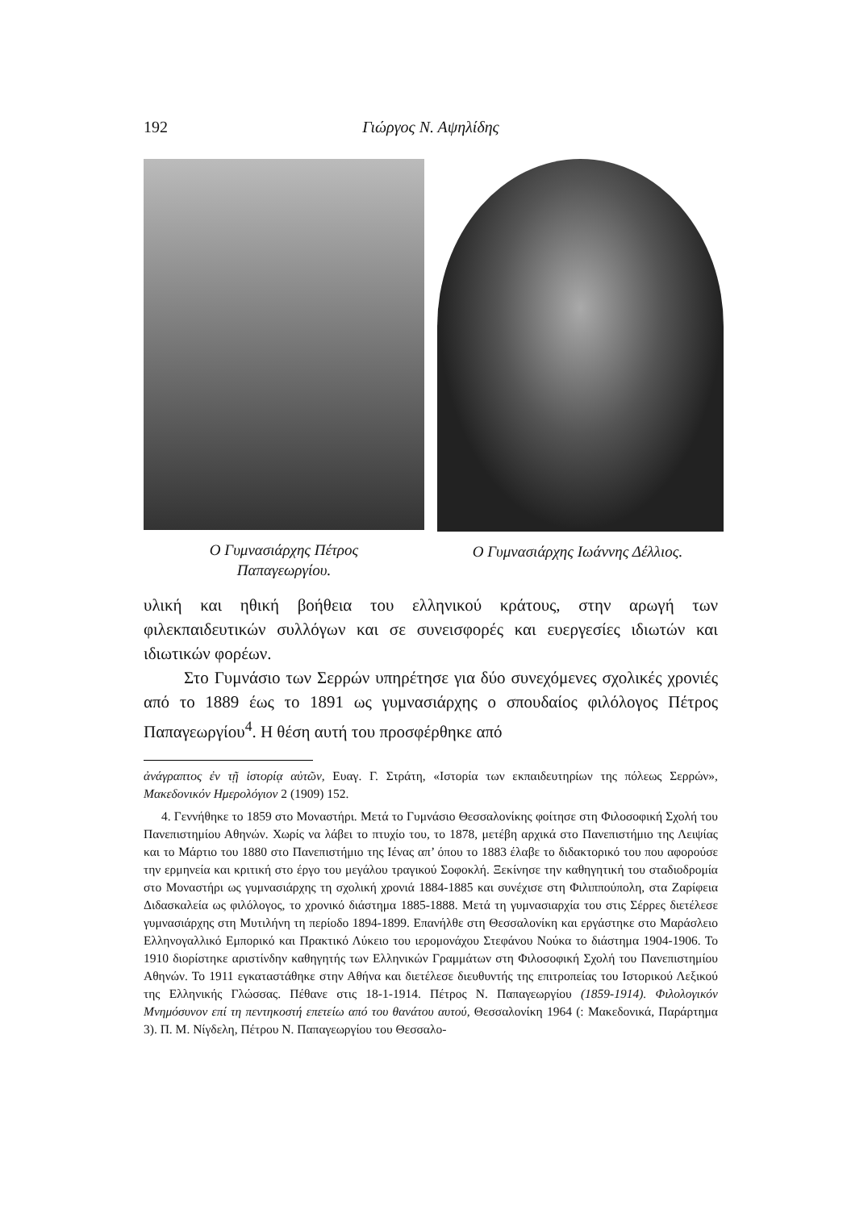192 Γιώργος Ν. Αψηλίδης
Ο Γυμνασιάρχης Πέτρος
Παπαγεωργίου.
Ο Γυμνασιάρχης Ιωάννης Δέλλιος.
υλική και ηθική βοήθεια του ελληνικού κράτους, στην αρωγή των φιλεκπαιδευτικών συλλόγων και σε συνεισφορές και ευεργεσίες ιδιωτών και ιδιωτικών φορέων.
Στο Γυμνάσιο των Σερρών υπηρέτησε για δύο συνεχόμενες σχολικές χρονιές από το 1889 έως το 1891 ως γυμνασιάρχης ο σπουδαίος φιλόλογος Πέτρος Παπαγεωργίου<sup>4</sup>. Η θέση αυτή του προσφέρθηκε από
ἀνάγραπτος ἐν τῇ ἱστορίᾳ αὐτῶν, Ευαγ. Γ. Στράτη, «Ιστορία των εκπαιδευτηρίων της πόλεως Σερρών», Μακεδονικόν Ημερολόγιον 2 (1909) 152.
4. Γεννήθηκε το 1859 στο Μοναστήρι. Μετά το Γυμνάσιο Θεσσαλονίκης φοίτησε στη Φιλοσοφική Σχολή του Πανεπιστημίου Αθηνών. Χωρίς να λάβει το πτυχίο του, το 1878, μετέβη αρχικά στο Πανεπιστήμιο της Λειψίας και το Μάρτιο του 1880 στο Πανεπιστήμιο της Ιένας απ’ όπου το 1883 έλαβε το διδακτορικό του που αφορούσε την ερμηνεία και κριτική στο έργο του μεγάλου τραγικού Σοφοκλή. Ξεκίνησε την καθηγητική του σταδιοδρομία στο Μοναστήρι ως γυμνασιάρχης τη σχολική χρονιά 1884-1885 και συνέχισε στη Φιλιππούπολη, στα Ζαρίφεια Διδασκαλεία ως φιλόλογος, το χρονικό διάστημα 1885-1888. Μετά τη γυμνασιαρχία του στις Σέρρες διετέλεσε γυμνασιάρχης στη Μυτιλήνη τη περίοδο 1894-1899. Επανήλθε στη Θεσσαλονίκη και εργάστηκε στο Μαράσλειο Ελληνογαλλικό Εμπορικό και Πρακτικό Λύκειο του ιερομονάχου Στεφάνου Νούκα το διάστημα 1904-1906. Το 1910 διορίστηκε αριστίνδην καθηγητής των Ελληνικών Γραμμάτων στη Φιλοσοφική Σχολή του Πανεπιστημίου Αθηνών. Το 1911 εγκαταστάθηκε στην Αθήνα και διετέλεσε διευθυντής της επιτροπείας του Ιστορικού Λεξικού της Ελληνικής Γλώσσας. Πέθανε στις 18-1-1914. Πέτρος Ν. Παπαγεωργίου (1859-1914). Φιλολογικόν Μνημόσυνον επί τη πεντηκοστή επετείω από του θανάτου αυτού, Θεσσαλονίκη 1964 (: Μακεδονικά, Παράρτημα 3). Π. Μ. Νίγδελη, Πέτρου Ν. Παπαγεωργίου του Θεσσαλο-